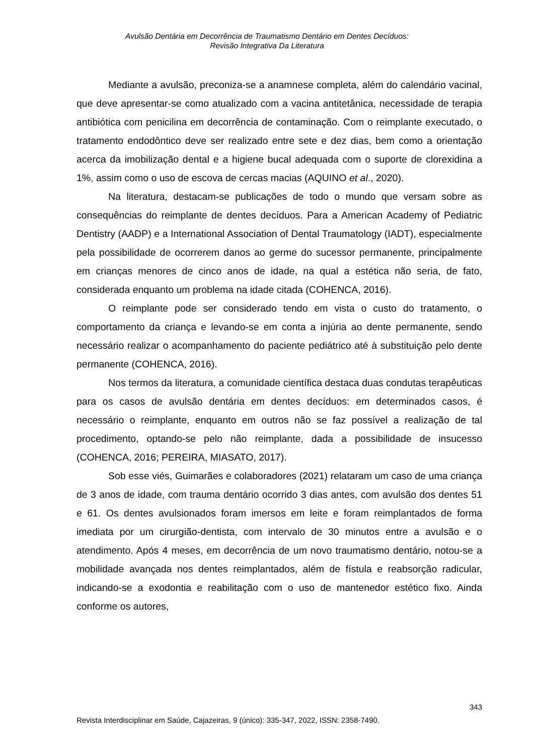Avulsão Dentária em Decorrência de Traumatismo Dentário em Dentes Decíduos:
Revisão Integrativa Da Literatura
Mediante a avulsão, preconiza-se a anamnese completa, além do calendário vacinal, que deve apresentar-se como atualizado com a vacina antitetânica, necessidade de terapia antibiótica com penicilina em decorrência de contaminação. Com o reimplante executado, o tratamento endodôntico deve ser realizado entre sete e dez dias, bem como a orientação acerca da imobilização dental e a higiene bucal adequada com o suporte de clorexidina a 1%, assim como o uso de escova de cercas macias (AQUINO et al., 2020).
Na literatura, destacam-se publicações de todo o mundo que versam sobre as consequências do reimplante de dentes decíduos. Para a American Academy of Pediatric Dentistry (AADP) e a International Association of Dental Traumatology (IADT), especialmente pela possibilidade de ocorrerem danos ao germe do sucessor permanente, principalmente em crianças menores de cinco anos de idade, na qual a estética não seria, de fato, considerada enquanto um problema na idade citada (COHENCA, 2016).
O reimplante pode ser considerado tendo em vista o custo do tratamento, o comportamento da criança e levando-se em conta a injúria ao dente permanente, sendo necessário realizar o acompanhamento do paciente pediátrico até à substituição pelo dente permanente (COHENCA, 2016).
Nos termos da literatura, a comunidade científica destaca duas condutas terapêuticas para os casos de avulsão dentária em dentes decíduos: em determinados casos, é necessário o reimplante, enquanto em outros não se faz possível a realização de tal procedimento, optando-se pelo não reimplante, dada a possibilidade de insucesso (COHENCA, 2016; PEREIRA, MIASATO, 2017).
Sob esse viés, Guimarães e colaboradores (2021) relataram um caso de uma criança de 3 anos de idade, com trauma dentário ocorrido 3 dias antes, com avulsão dos dentes 51 e 61. Os dentes avulsionados foram imersos em leite e foram reimplantados de forma imediata por um cirurgião-dentista, com intervalo de 30 minutos entre a avulsão e o atendimento. Após 4 meses, em decorrência de um novo traumatismo dentário, notou-se a mobilidade avançada nos dentes reimplantados, além de fístula e reabsorção radicular, indicando-se a exodontia e reabilitação com o uso de mantenedor estético fixo. Ainda conforme os autores,
343
Revista Interdisciplinar em Saúde, Cajazeiras, 9 (único): 335-347, 2022, ISSN: 2358-7490.